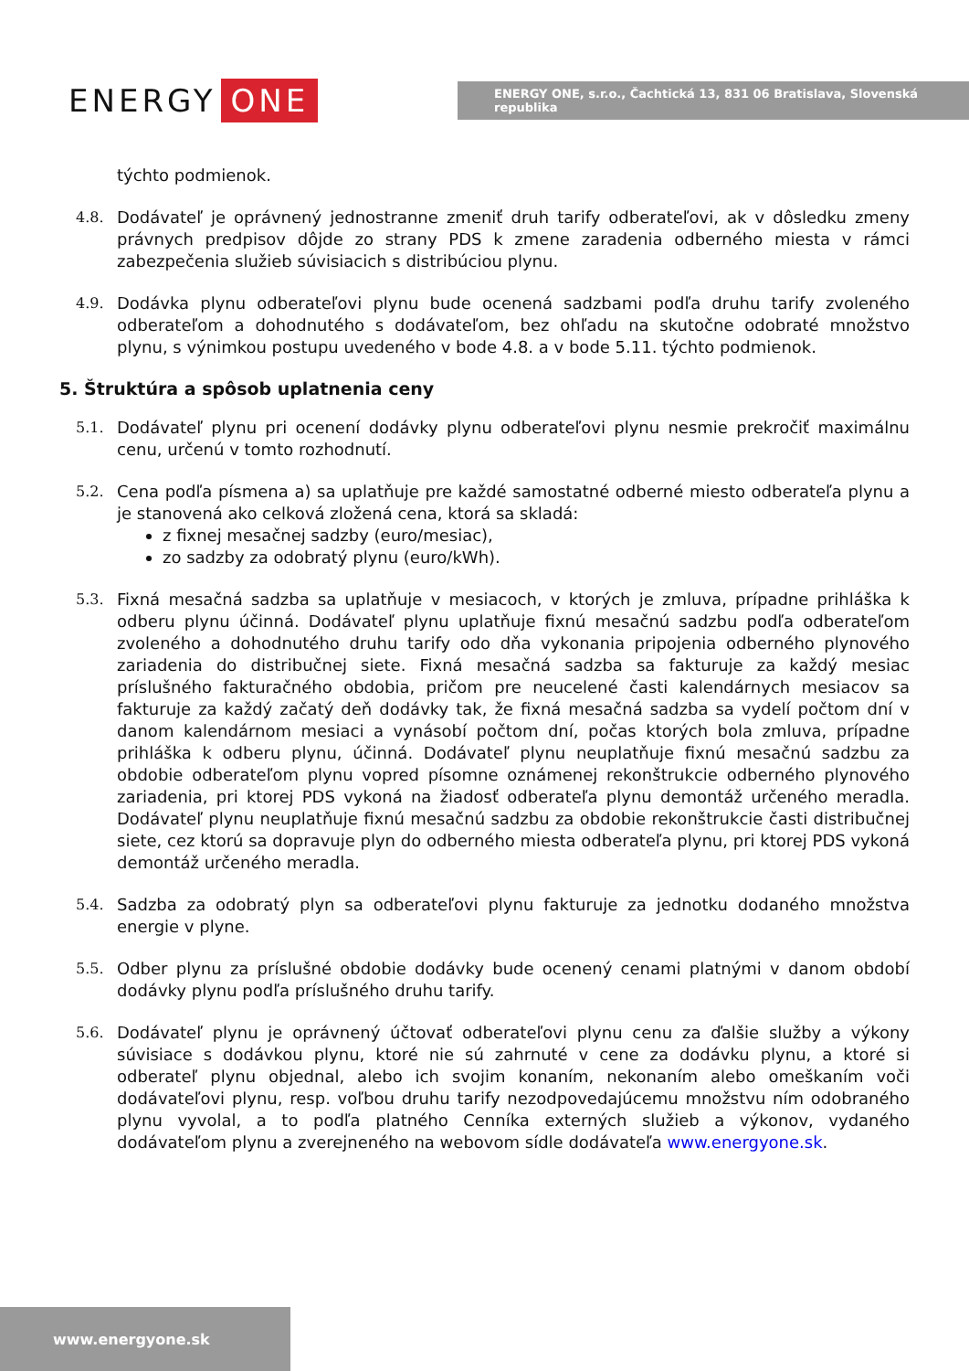ENERGY ONE
ENERGY ONE, s.r.o., Čachtická 13, 831 06 Bratislava, Slovenská republika
týchto podmienok.
4.8. Dodávateľ je oprávnený jednostranne zmeniť druh tarify odberateľovi, ak v dôsledku zmeny právnych predpisov dôjde zo strany PDS k zmene zaradenia odberného miesta v rámci zabezpečenia služieb súvisiacich s distribúciou plynu.
4.9. Dodávka plynu odberateľovi plynu bude ocenená sadzbami podľa druhu tarify zvoleného odberateľom a dohodnutého s dodávateľom, bez ohľadu na skutočne odobraté množstvo plynu, s výnimkou postupu uvedeného v bode 4.8. a v bode 5.11. týchto podmienok.
5. Štruktúra a spôsob uplatnenia ceny
5.1. Dodávateľ plynu pri ocenení dodávky plynu odberateľovi plynu nesmie prekročiť maximálnu cenu, určenú v tomto rozhodnutí.
5.2. Cena podľa písmena a) sa uplatňuje pre každé samostatné odberné miesto odberateľa plynu a je stanovená ako celková zložená cena, ktorá sa skladá:
z fixnej mesačnej sadzby (euro/mesiac),
zo sadzby za odobratý plynu (euro/kWh).
5.3. Fixná mesačná sadzba sa uplatňuje v mesiacoch, v ktorých je zmluva, prípadne prihláška k odberu plynu účinná. Dodávateľ plynu uplatňuje fixnú mesačnú sadzbu podľa odberateľom zvoleného a dohodnutého druhu tarify odo dňa vykonania pripojenia odberného plynového zariadenia do distribučnej siete. Fixná mesačná sadzba sa fakturuje za každý mesiac príslušného fakturačného obdobia, pričom pre neucelené časti kalendárnych mesiacov sa fakturuje za každý začatý deň dodávky tak, že fixná mesačná sadzba sa vydelí počtom dní v danom kalendárnom mesiaci a vynásobí počtom dní, počas ktorých bola zmluva, prípadne prihláška k odberu plynu, účinná. Dodávateľ plynu neuplatňuje fixnú mesačnú sadzbu za obdobie odberateľom plynu vopred písomne oznámenej rekonštrukcie odberného plynového zariadenia, pri ktorej PDS vykoná na žiadosť odberateľa plynu demontáž určeného meradla. Dodávateľ plynu neuplatňuje fixnú mesačnú sadzbu za obdobie rekonštrukcie časti distribučnej siete, cez ktorú sa dopravuje plyn do odberného miesta odberateľa plynu, pri ktorej PDS vykoná demontáž určeného meradla.
5.4. Sadzba za odobratý plyn sa odberateľovi plynu fakturuje za jednotku dodaného množstva energie v plyne.
5.5. Odber plynu za príslušné obdobie dodávky bude ocenený cenami platnými v danom období dodávky plynu podľa príslušného druhu tarify.
5.6. Dodávateľ plynu je oprávnený účtovať odberateľovi plynu cenu za ďalšie služby a výkony súvisiace s dodávkou plynu, ktoré nie sú zahrnuté v cene za dodávku plynu, a ktoré si odberateľ plynu objednal, alebo ich svojim konaním, nekonaním alebo omeškaním voči dodávateľovi plynu, resp. voľbou druhu tarify nezodpovedajúcemu množstvu ním odobraného plynu vyvolal, a to podľa platného Cenníka externých služieb a výkonov, vydaného dodávateľom plynu a zverejneného na webovom sídle dodávateľa www.energyone.sk.
www.energyone.sk